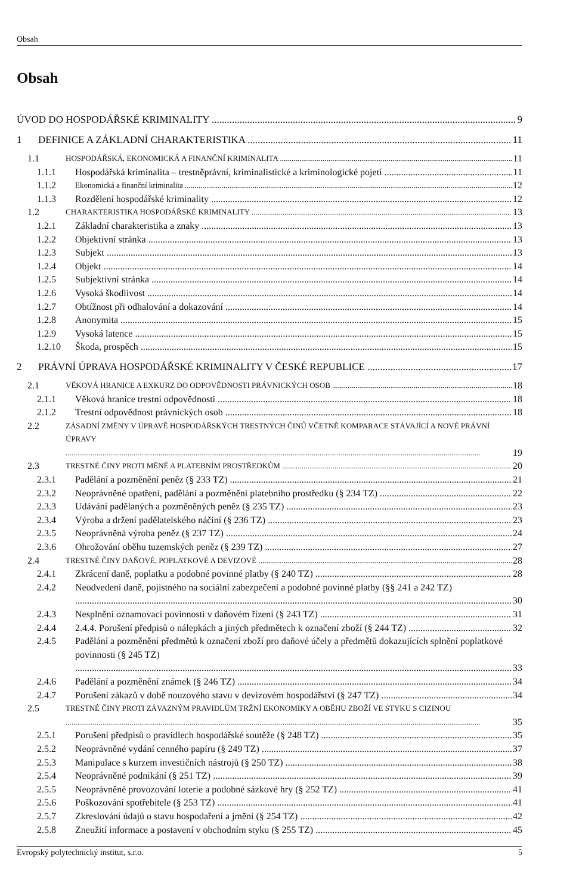Obsah
Obsah
ÚVOD DO HOSPODÁŘSKÉ KRIMINALITY 9
1 DEFINICE A ZÁKLADNÍ CHARAKTERISTIKA 11
1.1 HOSPODÁŘSKÁ, EKONOMICKÁ A FINANČNÍ KRIMINALITA 11
1.1.1 Hospodářská kriminalita – trestněprávní, kriminalistické a kriminologické pojetí 11
1.1.2 Ekonomická a finanční kriminalita 12
1.1.3 Rozdělení hospodářské kriminality 12
1.2 CHARAKTERISTIKA HOSPODÁŘSKÉ KRIMINALITY 13
1.2.1 Základní charakteristika a znaky 13
1.2.2 Objektivní stránka 13
1.2.3 Subjekt 13
1.2.4 Objekt 14
1.2.5 Subjektivní stránka 14
1.2.6 Vysoká škodlivost 14
1.2.7 Obtížnost při odhalování a dokazování 14
1.2.8 Anonymita 15
1.2.9 Vysoká latence 15
1.2.10 Škoda, prospěch 15
2 PRÁVNÍ ÚPRAVA HOSPODÁŘSKÉ KRIMINALITY V ČESKÉ REPUBLICE 17
2.1 VĚKOVÁ HRANICE A EXKURZ DO ODPOVĚDNOSTI PRÁVNICKÝCH OSOB 18
2.1.1 Věková hranice trestní odpovědnosti 18
2.1.2 Trestní odpovědnost právnických osob 18
2.2 ZÁSADNÍ ZMĚNY V ÚPRAVĚ HOSPODÁŘSKÝCH TRESTNÝCH ČINŮ VČETNĚ KOMPARACE STÁVAJÍCÍ A NOVÉ PRÁVNÍ ÚPRAVY 19
2.3 TRESTNÉ ČINY PROTI MĚNĚ A PLATEBNÍM PROSTŘEDKŮM 20
2.3.1 Padělání a pozměnění peněz (§ 233 TZ) 21
2.3.2 Neoprávněné opatření, padělání a pozměnění platebního prostředku (§ 234 TZ) 22
2.3.3 Udávání padělaných a pozměněných peněz (§ 235 TZ) 23
2.3.4 Výroba a držení padělatelského náčiní (§ 236 TZ) 23
2.3.5 Neoprávněná výroba peněz (§ 237 TZ) 24
2.3.6 Ohrožování oběhu tuzemských peněz (§ 239 TZ) 27
2.4 TRESTNÉ ČINY DAŇOVÉ, POPLATKOVÉ A DEVIZOVÉ 28
2.4.1 Zkrácení daně, poplatku a podobné povinné platby (§ 240 TZ) 28
2.4.2 Neodvedení daně, pojistného na sociální zabezpečení a podobné povinné platby (§§ 241 a 242 TZ) 30
2.4.3 Nesplnění oznamovací povinnosti v daňovém řízení (§ 243 TZ) 31
2.4.4 2.4.4. Porušení předpisů o nálepkách a jiných předmětech k označení zboží (§ 244 TZ) 32
2.4.5 Padělání a pozměnění předmětů k označení zboží pro daňové účely a předmětů dokazujících splnění poplatkové povinnosti (§ 245 TZ) 33
2.4.6 Padělání a pozměnění známek (§ 246 TZ) 34
2.4.7 Porušení zákazů v době nouzového stavu v devizovém hospodářství (§ 247 TZ) 34
2.5 TRESTNÉ ČINY PROTI ZÁVAZNÝM PRAVIDLŮM TRŽNÍ EKONOMIKY A OBĚHU ZBOŽÍ VE STYKU S CIZINOU 35
2.5.1 Porušení předpisů o pravidlech hospodářské soutěže (§ 248 TZ) 35
2.5.2 Neoprávněné vydání cenného papíru (§ 249 TZ) 37
2.5.3 Manipulace s kurzem investičních nástrojů (§ 250 TZ) 38
2.5.4 Neoprávněné podnikání (§ 251 TZ) 39
2.5.5 Neoprávněné provozování loterie a podobné sázkové hry (§ 252 TZ) 41
2.5.6 Poškozování spotřebitele (§ 253 TZ) 41
2.5.7 Zkreslování údajů o stavu hospodaření a jmění (§ 254 TZ) 42
2.5.8 Zneužití informace a postavení v obchodním styku (§ 255 TZ) 45
Evropský polytechnický institut, s.r.o. 5